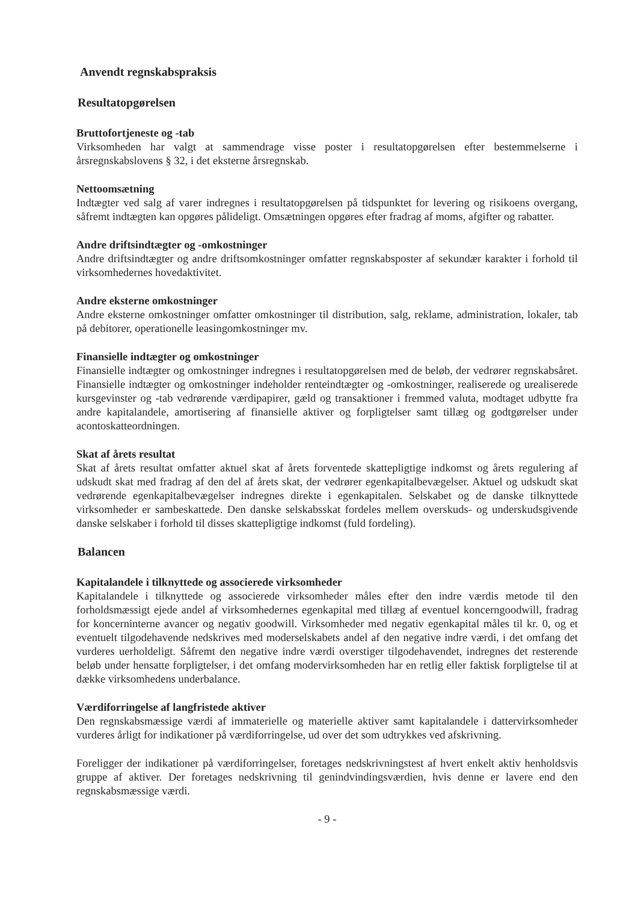Anvendt regnskabspraksis
Resultatopgørelsen
Bruttofortjeneste og -tab
Virksomheden har valgt at sammendrage visse poster i resultatopgørelsen efter bestemmelserne i årsregnskabslovens § 32, i det eksterne årsregnskab.
Nettoomsætning
Indtægter ved salg af varer indregnes i resultatopgørelsen på tidspunktet for levering og risikoens overgang, såfremt indtægten kan opgøres pålideligt. Omsætningen opgøres efter fradrag af moms, afgifter og rabatter.
Andre driftsindtægter og -omkostninger
Andre driftsindtægter og andre driftsomkostninger omfatter regnskabsposter af sekundær karakter i forhold til virksomhedernes hovedaktivitet.
Andre eksterne omkostninger
Andre eksterne omkostninger omfatter omkostninger til distribution, salg, reklame, administration, lokaler, tab på debitorer, operationelle leasingomkostninger mv.
Finansielle indtægter og omkostninger
Finansielle indtægter og omkostninger indregnes i resultatopgørelsen med de beløb, der vedrører regnskabsåret. Finansielle indtægter og omkostninger indeholder renteindtægter og -omkostninger, realiserede og urealiserede kursgevinster og -tab vedrørende værdipapirer, gæld og transaktioner i fremmed valuta, modtaget udbytte fra andre kapitalandele, amortisering af finansielle aktiver og forpligtelser samt tillæg og godtgørelser under acontoskatteordningen.
Skat af årets resultat
Skat af årets resultat omfatter aktuel skat af årets forventede skattepligtige indkomst og årets regulering af udskudt skat med fradrag af den del af årets skat, der vedrører egenkapitalbevægelser. Aktuel og udskudt skat vedrørende egenkapitalbevægelser indregnes direkte i egenkapitalen. Selskabet og de danske tilknyttede virksomheder er sambeskattede. Den danske selskabsskat fordeles mellem overskuds- og underskudsgivende danske selskaber i forhold til disses skattepligtige indkomst (fuld fordeling).
Balancen
Kapitalandele i tilknyttede og associerede virksomheder
Kapitalandele i tilknyttede og associerede virksomheder måles efter den indre værdis metode til den forholdsmæssigt ejede andel af virksomhedernes egenkapital med tillæg af eventuel koncerngoodwill, fradrag for koncerninterne avancer og negativ goodwill. Virksomheder med negativ egenkapital måles til kr. 0, og et eventuelt tilgodehavende nedskrives med moderselskabets andel af den negative indre værdi, i det omfang det vurderes uerholdeligt. Såfremt den negative indre værdi overstiger tilgodehavendet, indregnes det resterende beløb under hensatte forpligtelser, i det omfang modervirksomheden har en retlig eller faktisk forpligtelse til at dække virksomhedens underbalance.
Værdiforringelse af langfristede aktiver
Den regnskabsmæssige værdi af immaterielle og materielle aktiver samt kapitalandele i dattervirksomheder vurderes årligt for indikationer på værdiforringelse, ud over det som udtrykkes ved afskrivning.
Foreligger der indikationer på værdiforringelser, foretages nedskrivningstest af hvert enkelt aktiv henholdsvis gruppe af aktiver. Der foretages nedskrivning til genindvindingsværdien, hvis denne er lavere end den regnskabsmæssige værdi.
- 9 -